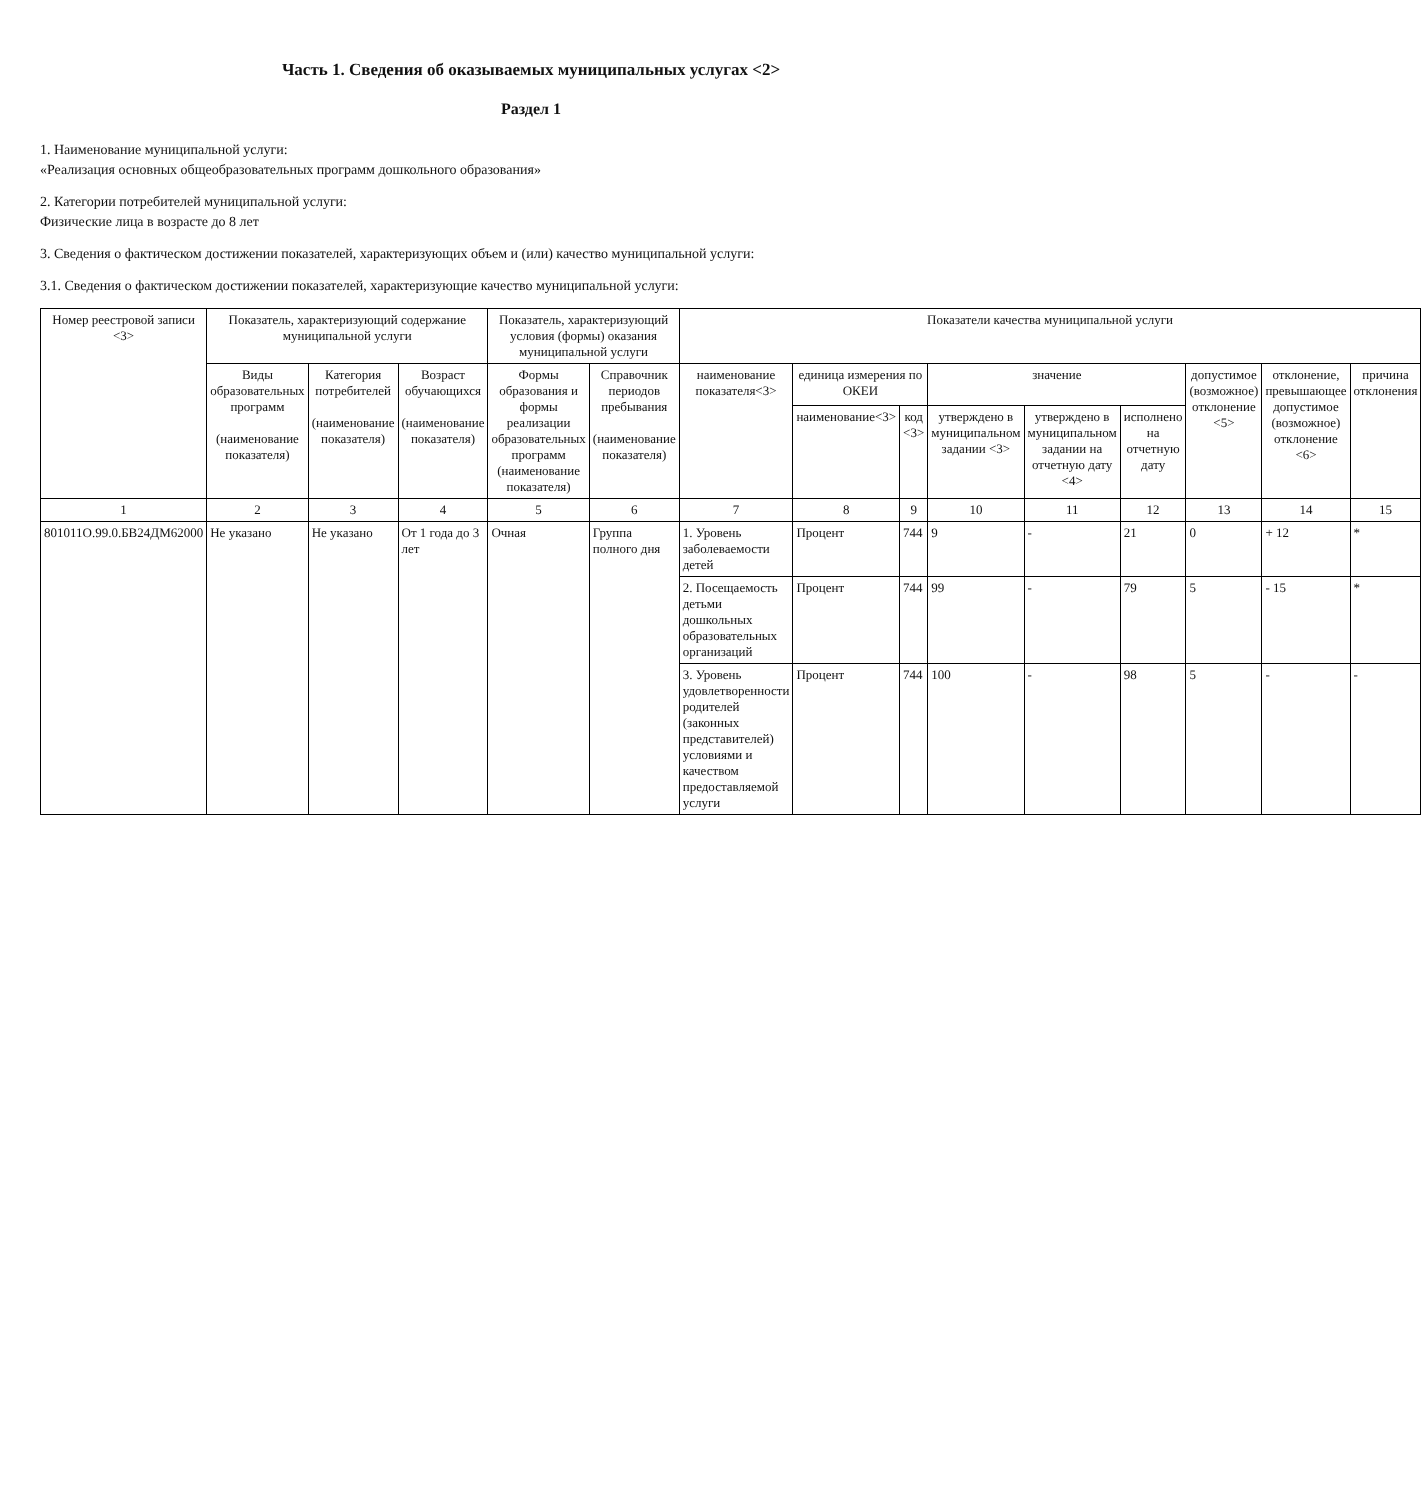Часть 1. Сведения об оказываемых муниципальных услугах <2>
Раздел 1
1. Наименование муниципальной услуги:
«Реализация основных общеобразовательных программ дошкольного образования»
2. Категории потребителей муниципальной услуги:
Физические лица в возрасте до 8 лет
3. Сведения о фактическом достижении показателей, характеризующих объем и (или) качество муниципальной услуги:
3.1. Сведения о фактическом достижении показателей, характеризующие качество муниципальной услуги:
| Номер реестровой записи <3> | Показатель, характеризующий содержание муниципальной услуги | | | Показатель, характеризующий условия (формы) оказания муниципальной услуги | | Показатели качества муниципальной услуги | | | | | | | | |
| --- | --- | --- | --- | --- | --- | --- | --- | --- | --- | --- | --- | --- | --- | --- |
| | Виды образовательных программ (наименование показателя) | Категория потребителей (наименование показателя) | Возраст обучающихся (наименование показателя) | Формы образования и формы реализации образовательных программ (наименование показателя) | Справочник периодов пребывания (наименование показателя) | наименование показателя<3> | единица измерения по ОКЕИ | | значение | | | допустимое (возможное) отклонение <5> | отклонение, превышающее допустимое (возможное) отклонение <6> | причина отклонения |
| | | | | | | | наименование<3> | код <3> | утверждено в муниципальном задании <3> | утверждено в муниципальном задании на отчетную дату <4> | исполнено на отчетную дату | | | |
| 1 | 2 | 3 | 4 | 5 | 6 | 7 | 8 | 9 | 10 | 11 | 12 | 13 | 14 | 15 |
| 801011О.99.0.БВ24ДМ62000 | Не указано | Не указано | От 1 года до 3 лет | Очная | Группа полного дня | 1. Уровень заболеваемости детей | Процент | 744 | 9 | - | 21 | 0 | + 12 | * |
| | | | | | | 2. Посещаемость детьми дошкольных образовательных организаций | Процент | 744 | 99 | - | 79 | 5 | - 15 | * |
| | | | | | | 3. Уровень удовлетворенности родителей (законных представителей) условиями и качеством предоставляемой услуги | Процент | 744 | 100 | - | 98 | 5 | - | - |